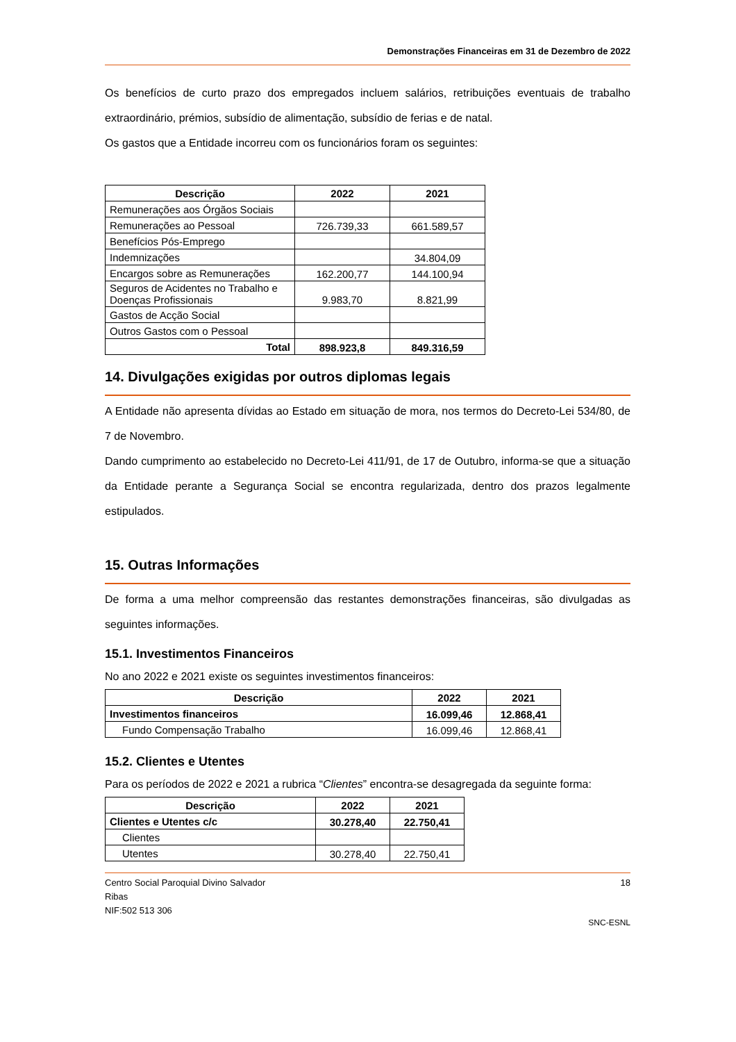Demonstrações Financeiras em 31 de Dezembro de 2022
Os benefícios de curto prazo dos empregados incluem salários, retribuições eventuais de trabalho extraordinário, prémios, subsídio de alimentação, subsídio de ferias e de natal.
Os gastos que a Entidade incorreu com os funcionários foram os seguintes:
| Descrição | 2022 | 2021 |
| --- | --- | --- |
| Remunerações aos Órgãos Sociais | | |
| Remunerações ao Pessoal | 726.739,33 | 661.589,57 |
| Benefícios Pós-Emprego | | |
| Indemnizações | | 34.804,09 |
| Encargos sobre as Remunerações | 162.200,77 | 144.100,94 |
| Seguros de Acidentes no Trabalho e Doenças Profissionais | 9.983,70 | 8.821,99 |
| Gastos de Acção Social | | |
| Outros Gastos com o Pessoal | | |
| Total | 898.923,8 | 849.316,59 |
14. Divulgações exigidas por outros diplomas legais
A Entidade não apresenta dívidas ao Estado em situação de mora, nos termos do Decreto-Lei 534/80, de 7 de Novembro.
Dando cumprimento ao estabelecido no Decreto-Lei 411/91, de 17 de Outubro, informa-se que a situação da Entidade perante a Segurança Social se encontra regularizada, dentro dos prazos legalmente estipulados.
15. Outras Informações
De forma a uma melhor compreensão das restantes demonstrações financeiras, são divulgadas as seguintes informações.
15.1. Investimentos Financeiros
No ano 2022 e 2021 existe os seguintes investimentos financeiros:
| Descrição | 2022 | 2021 |
| --- | --- | --- |
| Investimentos financeiros | 16.099,46 | 12.868,41 |
| Fundo Compensação Trabalho | 16.099,46 | 12.868,41 |
15.2. Clientes e Utentes
Para os períodos de 2022 e 2021 a rubrica “Clientes” encontra-se desagregada da seguinte forma:
| Descrição | 2022 | 2021 |
| --- | --- | --- |
| Clientes e Utentes c/c | 30.278,40 | 22.750,41 |
| Clientes | | |
| Utentes | 30.278,40 | 22.750,41 |
Centro Social Paroquial Divino Salvador
Ribas
NIF:502 513 306
18
SNC-ESNL